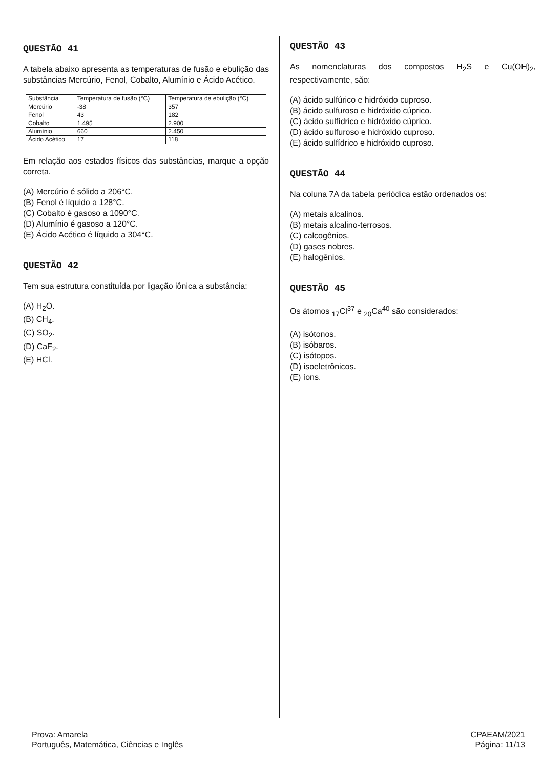QUESTÃO 41
A tabela abaixo apresenta as temperaturas de fusão e ebulição das substâncias Mercúrio, Fenol, Cobalto, Alumínio e Ácido Acético.
| Substância | Temperatura de fusão (°C) | Temperatura de ebulição (°C) |
| --- | --- | --- |
| Mercúrio | -38 | 357 |
| Fenol | 43 | 182 |
| Cobalto | 1.495 | 2.900 |
| Alumínio | 660 | 2.450 |
| Ácido Acético | 17 | 118 |
Em relação aos estados físicos das substâncias, marque a opção correta.
(A) Mercúrio é sólido a 206°C.
(B) Fenol é líquido a 128°C.
(C) Cobalto é gasoso a 1090°C.
(D) Alumínio é gasoso a 120°C.
(E) Ácido Acético é líquido a 304°C.
QUESTÃO 42
Tem sua estrutura constituída por ligação iônica a substância:
(A) H<sub>2</sub>O.
(B) CH<sub>4</sub>.
(C) SO<sub>2</sub>.
(D) CaF<sub>2</sub>.
(E) HCl.
QUESTÃO 43
As nomenclaturas dos compostos H<sub>2</sub>S e Cu(OH)<sub>2</sub>, respectivamente, são:
(A) ácido sulfúrico e hidróxido cuproso.
(B) ácido sulfuroso e hidróxido cúprico.
(C) ácido sulfídrico e hidróxido cúprico.
(D) ácido sulfuroso e hidróxido cuproso.
(E) ácido sulfídrico e hidróxido cuproso.
QUESTÃO 44
Na coluna 7A da tabela periódica estão ordenados os:
(A) metais alcalinos.
(B) metais alcalino-terrosos.
(C) calcogênios.
(D) gases nobres.
(E) halogênios.
QUESTÃO 45
Os átomos <sub>17</sub>Cl<sup>37</sup> e <sub>20</sub>Ca<sup>40</sup> são considerados:
(A) isótonos.
(B) isóbaros.
(C) isótopos.
(D) isoeletrônicos.
(E) íons.
Prova: Amarela
Português, Matemática, Ciências e Inglês
CPAEAM/2021
Página: 11/13